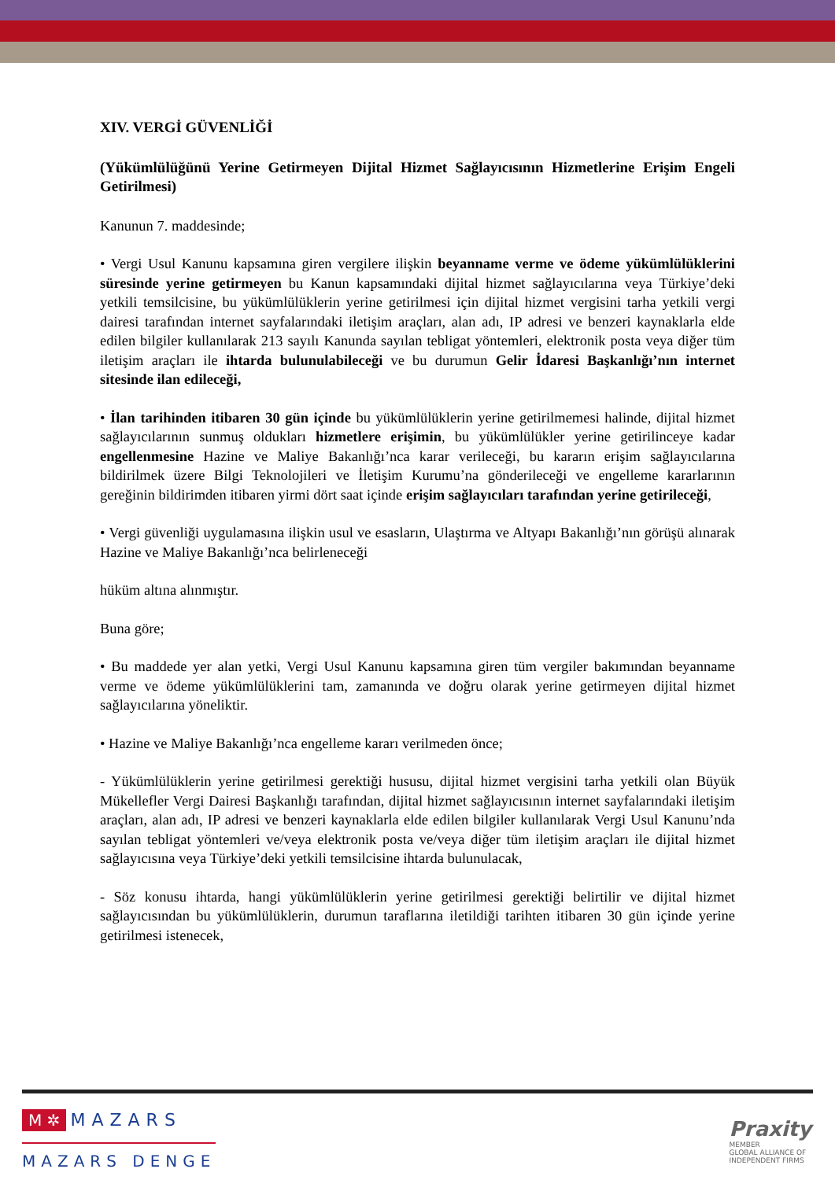XIV. VERGİ GÜVENLİĞİ
(Yükümlülüğünü Yerine Getirmeyen Dijital Hizmet Sağlayıcısının Hizmetlerine Erişim Engeli Getirilmesi)
Kanunun 7. maddesinde;
• Vergi Usul Kanunu kapsamına giren vergilere ilişkin beyanname verme ve ödeme yükümlülüklerini süresinde yerine getirmeyen bu Kanun kapsamındaki dijital hizmet sağlayıcılarına veya Türkiye’deki yetkili temsilcisine, bu yükümlülüklerin yerine getirilmesi için dijital hizmet vergisini tarha yetkili vergi dairesi tarafından internet sayfalarındaki iletişim araçları, alan adı, IP adresi ve benzeri kaynaklarla elde edilen bilgiler kullanılarak 213 sayılı Kanunda sayılan tebligat yöntemleri, elektronik posta veya diğer tüm iletişim araçları ile ihtarda bulunulabileceği ve bu durumun Gelir İdaresi Başkanlığı’nın internet sitesinde ilan edileceği,
• İlan tarihinden itibaren 30 gün içinde bu yükümlülüklerin yerine getirilmemesi halinde, dijital hizmet sağlayıcılarının sunmuş oldukları hizmetlere erişimin, bu yükümlülükler yerine getirilinceye kadar engellenmesine Hazine ve Maliye Bakanlığı’nca karar verileceği, bu kararın erişim sağlayıcılarına bildirilmek üzere Bilgi Teknolojileri ve İletişim Kurumu’na gönderileceği ve engelleme kararlarının gereğinin bildirimden itibaren yirmi dört saat içinde erişim sağlayıcıları tarafından yerine getirileceği,
• Vergi güvenliği uygulamasına ilişkin usul ve esasların, Ulaştırma ve Altyapı Bakanlığı’nın görüşü alınarak Hazine ve Maliye Bakanlığı’nca belirleneceği
hüküm altına alınmıştır.
Buna göre;
• Bu maddede yer alan yetki, Vergi Usul Kanunu kapsamına giren tüm vergiler bakımından beyanname verme ve ödeme yükümlülüklerini tam, zamanında ve doğru olarak yerine getirmeyen dijital hizmet sağlayıcılarına yöneliktir.
• Hazine ve Maliye Bakanlığı’nca engelleme kararı verilmeden önce;
- Yükümlülüklerin yerine getirilmesi gerektiği hususu, dijital hizmet vergisini tarha yetkili olan Büyük Mükellefler Vergi Dairesi Başkanlığı tarafından, dijital hizmet sağlayıcısının internet sayfalarındaki iletişim araçları, alan adı, IP adresi ve benzeri kaynaklarla elde edilen bilgiler kullanılarak Vergi Usul Kanunu’nda sayılan tebligat yöntemleri ve/veya elektronik posta ve/veya diğer tüm iletişim araçları ile dijital hizmet sağlayıcısına veya Türkiye’deki yetkili temsilcisine ihtarda bulunulacak,
- Söz konusu ihtarda, hangi yükümlülüklerin yerine getirilmesi gerektiği belirtilir ve dijital hizmet sağlayıcısından bu yükümlülüklerin, durumun taraflarına iletildiği tarihten itibaren 30 gün içinde yerine getirilmesi istenecek,
M ✲ MAZARS
MAZARS DENGE
Praxity
MEMBER
GLOBAL ALLIANCE OF
INDEPENDENT FIRMS